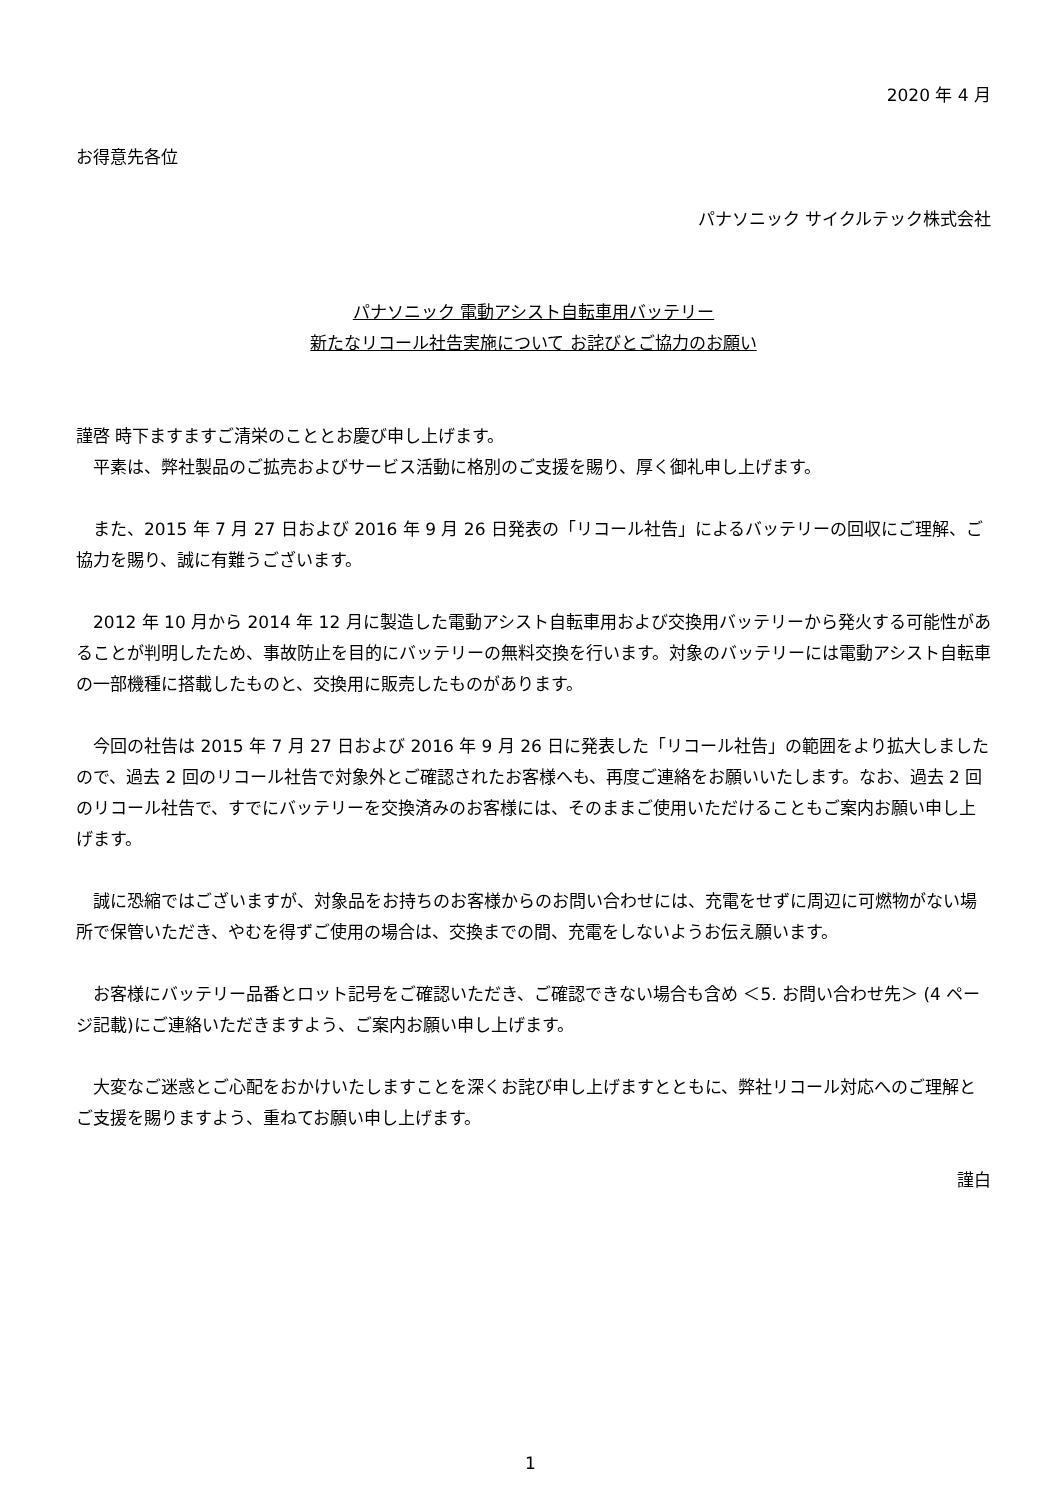2020 年 4 月
お得意先各位
パナソニック サイクルテック株式会社
パナソニック 電動アシスト自転車用バッテリー
新たなリコール社告実施について お詫びとご協力のお願い
謹啓 時下ますますご清栄のこととお慶び申し上げます。
　平素は、弊社製品のご拡売およびサービス活動に格別のご支援を賜り、厚く御礼申し上げます。
　また、2015 年 7 月 27 日および 2016 年 9 月 26 日発表の「リコール社告」によるバッテリーの回収にご理解、ご協力を賜り、誠に有難うございます。
　2012 年 10 月から 2014 年 12 月に製造した電動アシスト自転車用および交換用バッテリーから発火する可能性があることが判明したため、事故防止を目的にバッテリーの無料交換を行います。対象のバッテリーには電動アシスト自転車の一部機種に搭載したものと、交換用に販売したものがあります。
　今回の社告は 2015 年 7 月 27 日および 2016 年 9 月 26 日に発表した「リコール社告」の範囲をより拡大しましたので、過去 2 回のリコール社告で対象外とご確認されたお客様へも、再度ご連絡をお願いいたします。なお、過去 2 回のリコール社告で、すでにバッテリーを交換済みのお客様には、そのままご使用いただけることもご案内お願い申し上げます。
　誠に恐縮ではございますが、対象品をお持ちのお客様からのお問い合わせには、充電をせずに周辺に可燃物がない場所で保管いただき、やむを得ずご使用の場合は、交換までの間、充電をしないようお伝え願います。
　お客様にバッテリー品番とロット記号をご確認いただき、ご確認できない場合も含め ＜5. お問い合わせ先＞ (4 ページ記載)にご連絡いただきますよう、ご案内お願い申し上げます。
　大変なご迷惑とご心配をおかけいたしますことを深くお詫び申し上げますとともに、弊社リコール対応へのご理解とご支援を賜りますよう、重ねてお願い申し上げます。
謹白
1